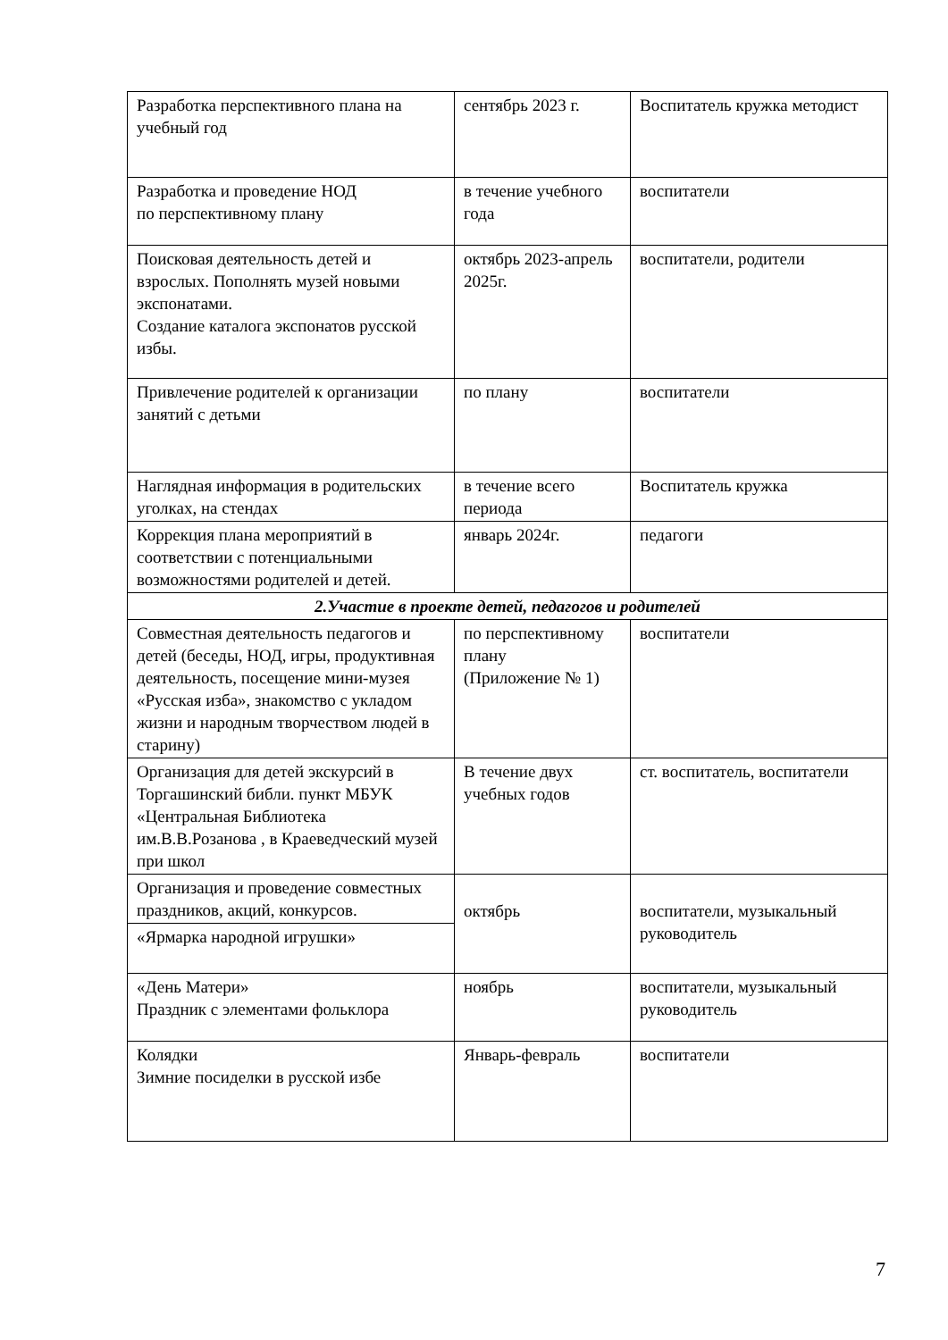| Разработка перспективного плана на учебный год | сентябрь 2023 г. | Воспитатель кружка методист |
| Разработка и проведение НОД по перспективному плану | в течение учебного года | воспитатели |
| Поисковая деятельность детей и взрослых. Пополнять музей новыми экспонатами. Создание каталога экспонатов русской избы. | октябрь 2023-апрель 2025г. | воспитатели, родители |
| Привлечение родителей к организации занятий с детьми | по плану | воспитатели |
| Наглядная информация в родительских уголках, на стендах | в течение всего периода | Воспитатель кружка |
| Коррекция плана мероприятий в соответствии с потенциальными возможностями родителей и детей. | январь 2024г. | педагоги |
| 2.Участие в проекте детей, педагогов и родителей | | |
| Совместная деятельность педагогов и детей (беседы, НОД, игры, продуктивная деятельность, посещение мини-музея «Русская изба», знакомство с укладом жизни и народным творчеством людей в старину) | по перспективному плану (Приложение № 1) | воспитатели |
| Организация для детей экскурсий в Торгашинский библи. пункт МБУК «Центральная Библиотека им.В.В.Розанова , в Краеведческий музей при школ | В течение двух учебных годов | ст. воспитатель, воспитатели |
| Организация и проведение совместных праздников, акций, конкурсов. | октябрь | воспитатели, музыкальный руководитель |
| «Ярмарка народной игрушки» | | |
| «День Матери» Праздник с элементами фольклора | ноябрь | воспитатели, музыкальный руководитель |
| Колядки Зимние посиделки в русской избе | Январь-февраль | воспитатели |
7